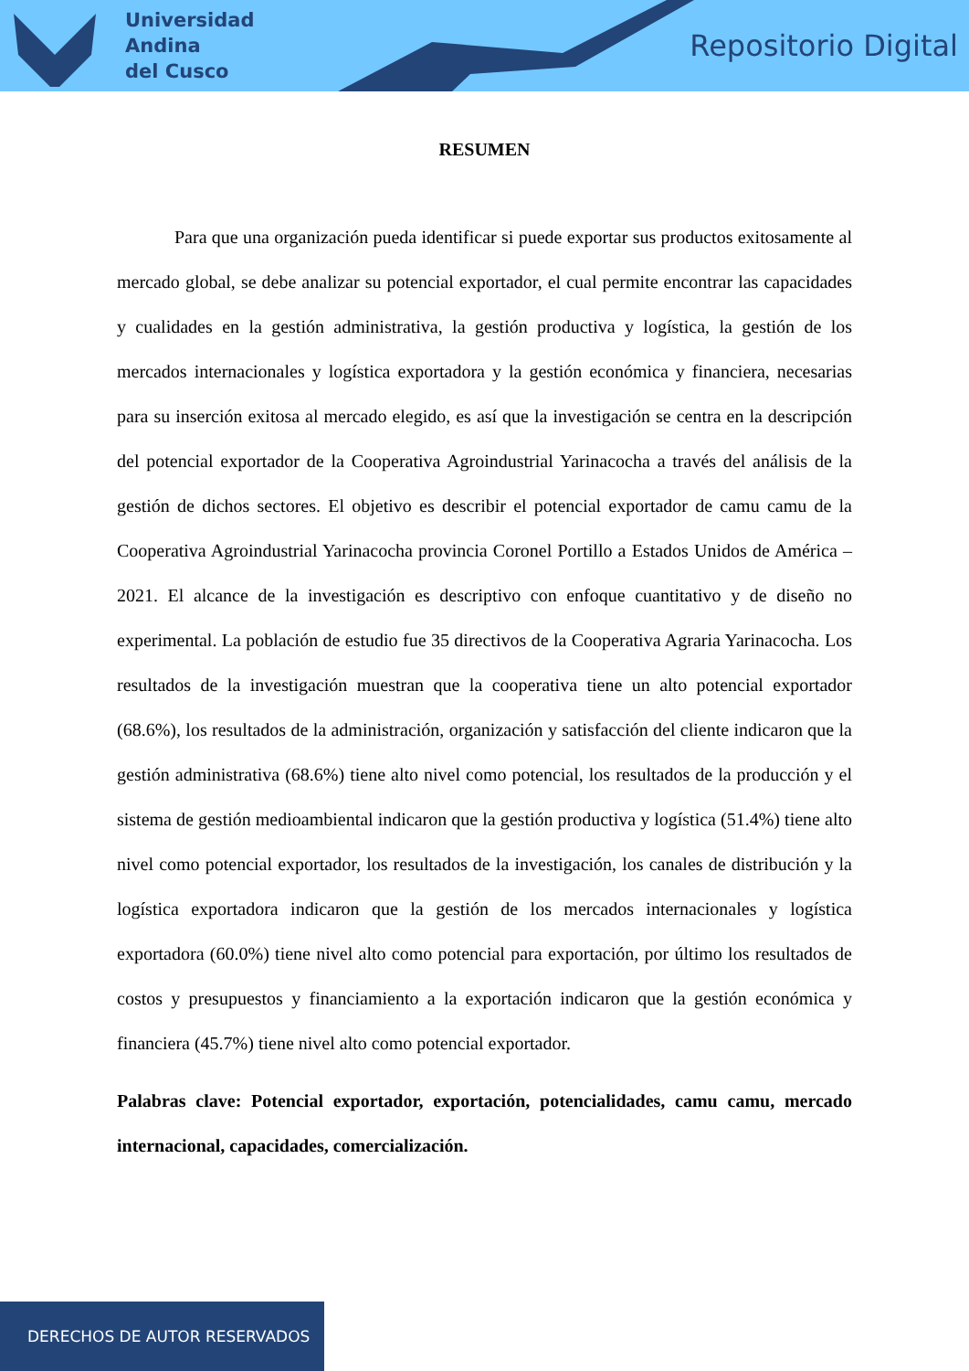Universidad
Andina
del Cusco
Repositorio Digital
RESUMEN
Para que una organización pueda identificar si puede exportar sus productos exitosamente al mercado global, se debe analizar su potencial exportador, el cual permite encontrar las capacidades y cualidades en la gestión administrativa, la gestión productiva y logística, la gestión de los mercados internacionales y logística exportadora y la gestión económica y financiera, necesarias para su inserción exitosa al mercado elegido, es así que la investigación se centra en la descripción del potencial exportador de la Cooperativa Agroindustrial Yarinacocha a través del análisis de la gestión de dichos sectores. El objetivo es describir el potencial exportador de camu camu de la Cooperativa Agroindustrial Yarinacocha provincia Coronel Portillo a Estados Unidos de América – 2021. El alcance de la investigación es descriptivo con enfoque cuantitativo y de diseño no experimental. La población de estudio fue 35 directivos de la Cooperativa Agraria Yarinacocha. Los resultados de la investigación muestran que la cooperativa tiene un alto potencial exportador (68.6%), los resultados de la administración, organización y satisfacción del cliente indicaron que la gestión administrativa (68.6%) tiene alto nivel como potencial, los resultados de la producción y el sistema de gestión medioambiental indicaron que la gestión productiva y logística (51.4%) tiene alto nivel como potencial exportador, los resultados de la investigación, los canales de distribución y la logística exportadora indicaron que la gestión de los mercados internacionales y logística exportadora (60.0%) tiene nivel alto como potencial para exportación, por último los resultados de costos y presupuestos y financiamiento a la exportación indicaron que la gestión económica y financiera (45.7%) tiene nivel alto como potencial exportador.
Palabras clave: Potencial exportador, exportación, potencialidades, camu camu, mercado internacional, capacidades, comercialización.
DERECHOS DE AUTOR RESERVADOS